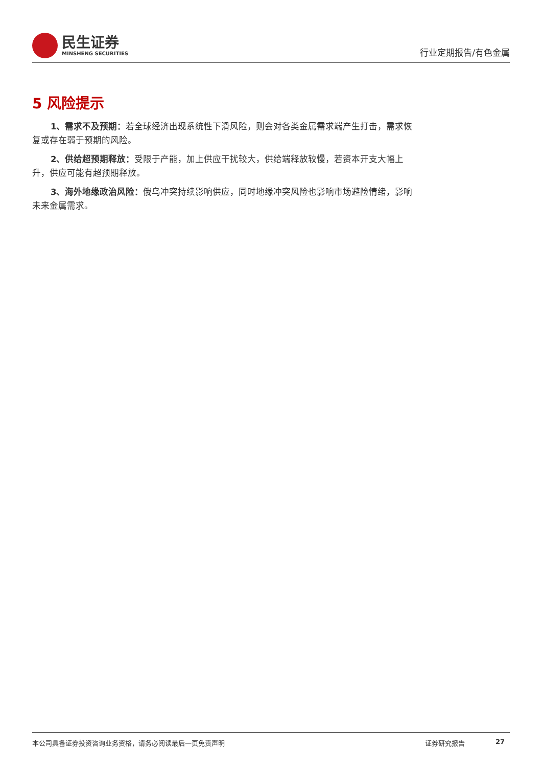民生证券
MINSHENG SECURITIES
行业定期报告/有色金属
5 风险提示
1、需求不及预期：若全球经济出现系统性下滑风险，则会对各类金属需求端产生打击，需求恢复或存在弱于预期的风险。
2、供给超预期释放：受限于产能，加上供应干扰较大，供给端释放较慢，若资本开支大幅上升，供应可能有超预期释放。
3、海外地缘政治风险：俄乌冲突持续影响供应，同时地缘冲突风险也影响市场避险情绪，影响未来金属需求。
本公司具备证券投资咨询业务资格，请务必阅读最后一页免责声明 证券研究报告 27